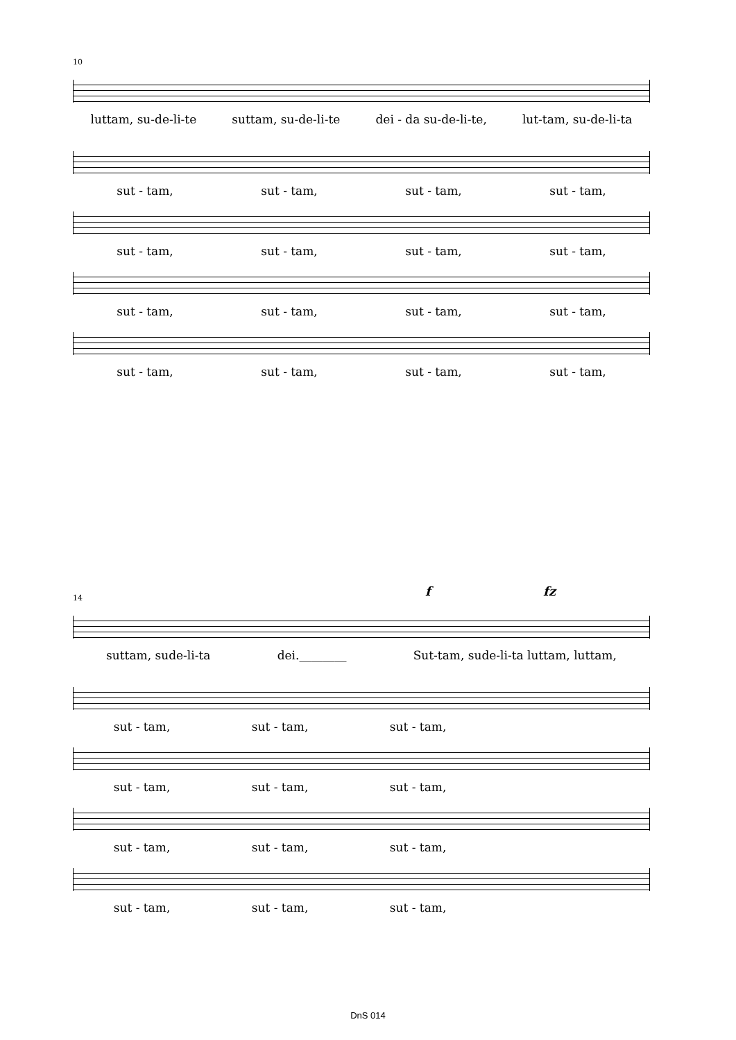10
luttam, su-de-li-te suttam, su-de-li-te dei - da su-de-li-te, lut-tam, su-de-li-ta
sut - tam, sut - tam, sut - tam, sut - tam,
sut - tam, sut - tam, sut - tam, sut - tam,
sut - tam, sut - tam, sut - tam, sut - tam,
sut - tam, sut - tam, sut - tam, sut - tam,
14 f fz
suttam, sude-li-ta dei.________ Sut-tam, sude-li-ta luttam, luttam,
sut - tam, sut - tam, sut - tam,
sut - tam, sut - tam, sut - tam,
sut - tam, sut - tam, sut - tam,
sut - tam, sut - tam, sut - tam,
DnS 014